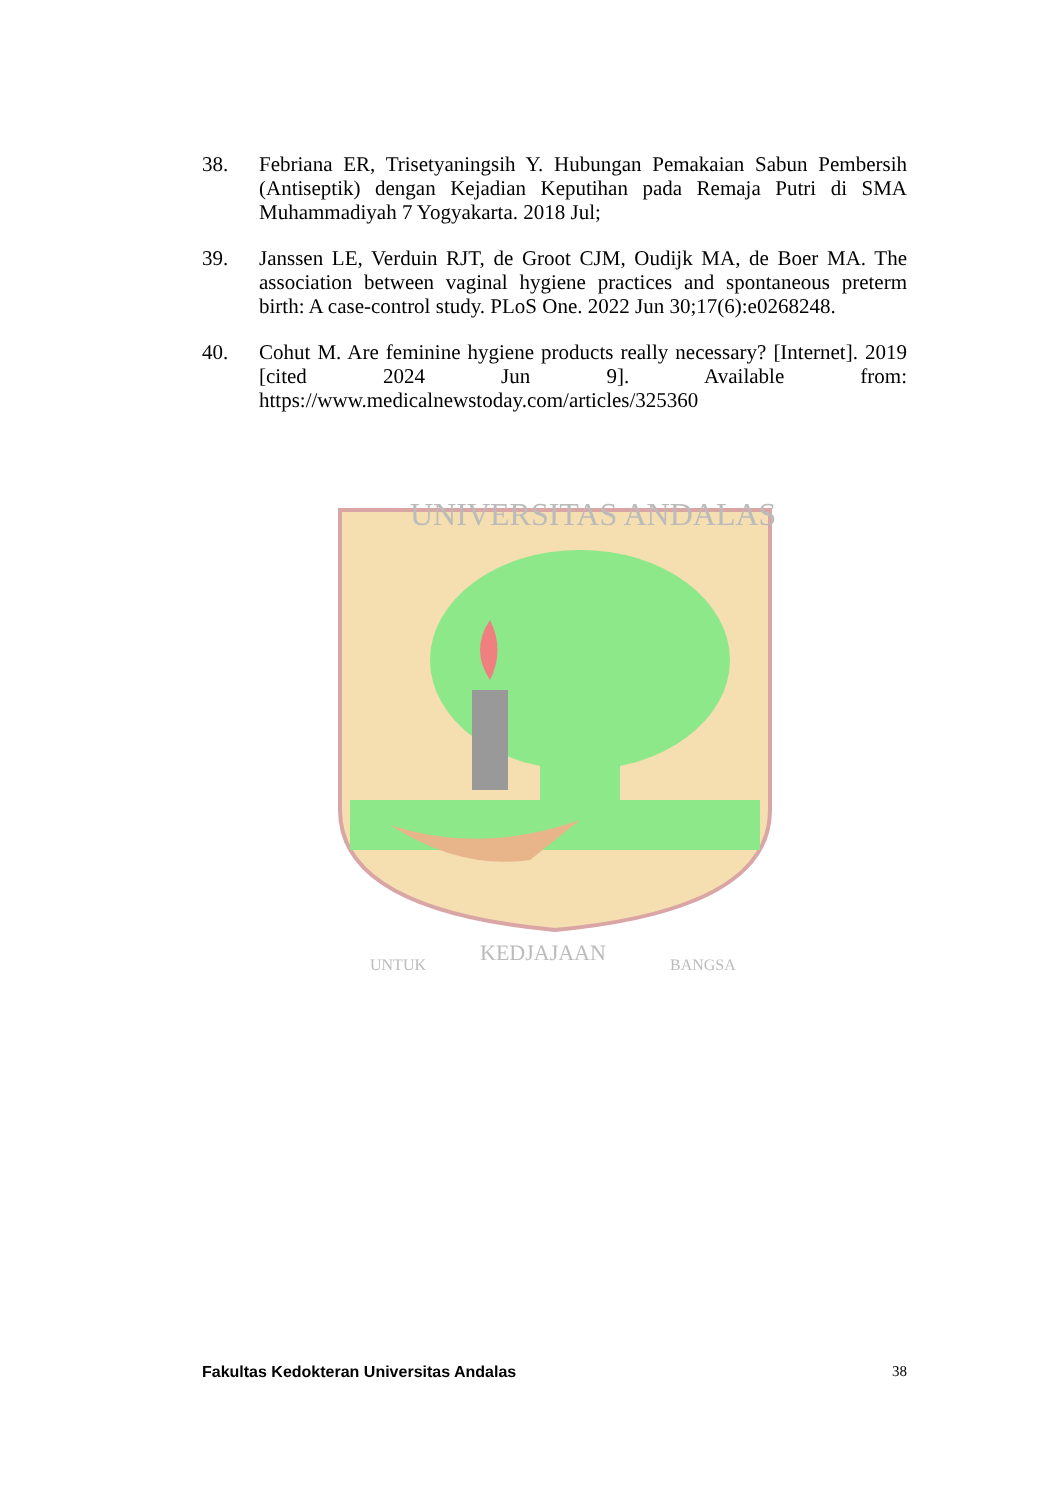38. Febriana ER, Trisetyaningsih Y. Hubungan Pemakaian Sabun Pembersih (Antiseptik) dengan Kejadian Keputihan pada Remaja Putri di SMA Muhammadiyah 7 Yogyakarta. 2018 Jul;
39. Janssen LE, Verduin RJT, de Groot CJM, Oudijk MA, de Boer MA. The association between vaginal hygiene practices and spontaneous preterm birth: A case-control study. PLoS One. 2022 Jun 30;17(6):e0268248.
40. Cohut M. Are feminine hygiene products really necessary? [Internet]. 2019 [cited 2024 Jun 9]. Available from: https://www.medicalnewstoday.com/articles/325360
UNIVERSITAS ANDALAS
UNTUK
KEDJAJAAN
BANGSA
Fakultas Kedokteran Universitas Andalas 38